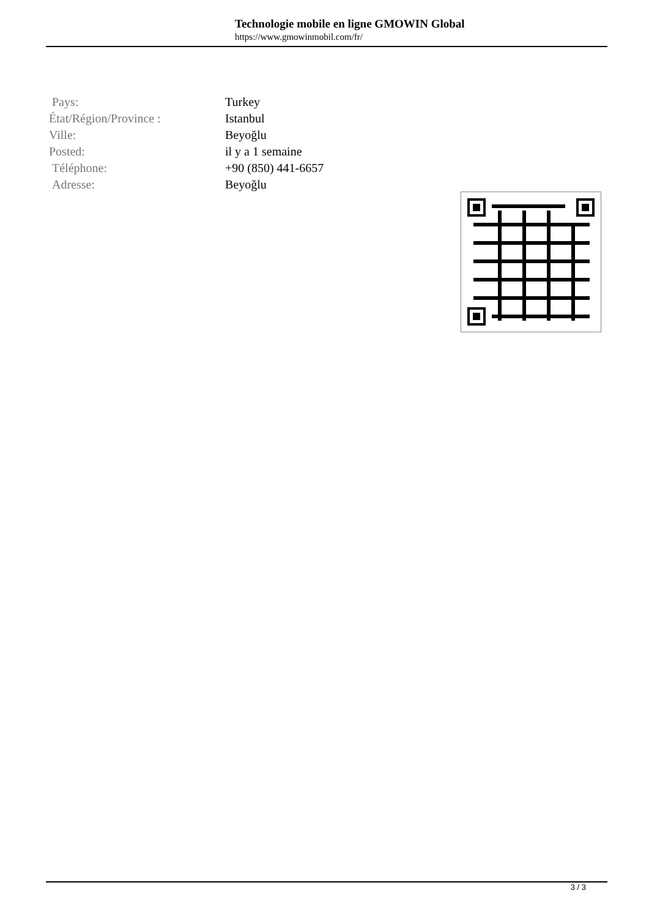Technologie mobile en ligne GMOWIN Global
https://www.gmowinmobil.com/fr/
| Pays: | Turkey |
| État/Région/Province : | Istanbul |
| Ville: | Beyoğlu |
| Posted: | il y a 1 semaine |
| Téléphone: | +90 (850) 441-6657 |
| Adresse: | Beyoğlu |
3 / 3